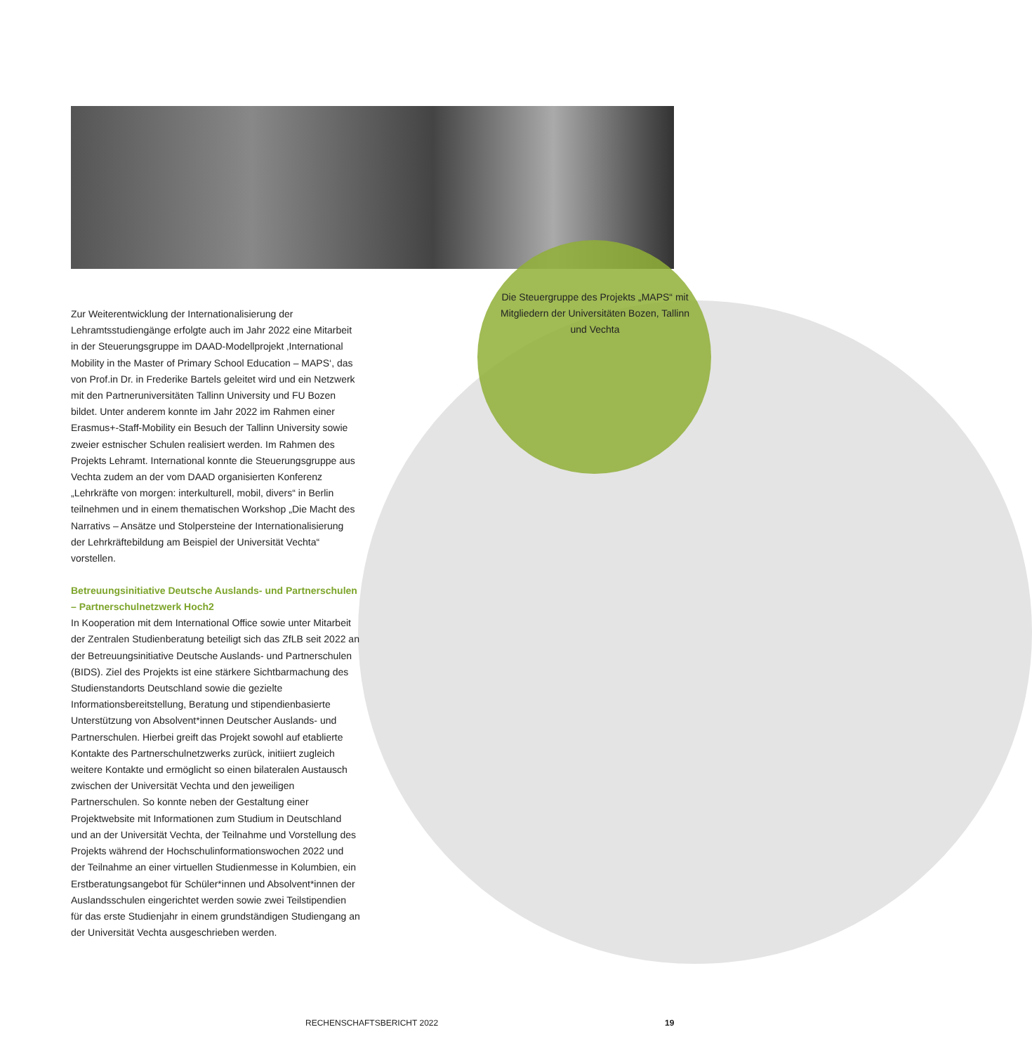Die Steuergruppe des Projekts „MAPS“ mit Mitgliedern der Universitäten Bozen, Tallinn und Vechta
Zur Weiterentwicklung der Internationalisierung der Lehramtsstudiengänge erfolgte auch im Jahr 2022 eine Mitarbeit in der Steuerungsgruppe im DAAD-Modellprojekt ‚International Mobility in the Master of Primary School Education – MAPS‘, das von Prof.in Dr. in Frederike Bartels geleitet wird und ein Netzwerk mit den Partneruniversitäten Tallinn University und FU Bozen bildet. Unter anderem konnte im Jahr 2022 im Rahmen einer Erasmus+-Staff-Mobility ein Besuch der Tallinn University sowie zweier estnischer Schulen realisiert werden. Im Rahmen des Projekts Lehramt. International konnte die Steuerungsgruppe aus Vechta zudem an der vom DAAD organisierten Konferenz „Lehrkräfte von morgen: interkulturell, mobil, divers“ in Berlin teilnehmen und in einem thematischen Workshop „Die Macht des Narrativs – Ansätze und Stolpersteine der Internationalisierung der Lehrkräftebildung am Beispiel der Universität Vechta“ vorstellen.
Betreuungsinitiative Deutsche Auslands- und Partnerschulen – Partnerschulnetzwerk Hoch2
In Kooperation mit dem International Office sowie unter Mitarbeit der Zentralen Studienberatung beteiligt sich das ZfLB seit 2022 an der Betreuungsinitiative Deutsche Auslands- und Partnerschulen (BIDS). Ziel des Projekts ist eine stärkere Sichtbarmachung des Studienstandorts Deutschland sowie die gezielte Informationsbereitstellung, Beratung und stipendienbasierte Unterstützung von Absolvent*innen Deutscher Auslands- und Partnerschulen. Hierbei greift das Projekt sowohl auf etablierte Kontakte des Partnerschulnetzwerks zurück, initiiert zugleich weitere Kontakte und ermöglicht so einen bilateralen Austausch zwischen der Universität Vechta und den jeweiligen Partnerschulen. So konnte neben der Gestaltung einer Projektwebsite mit Informationen zum Studium in Deutschland und an der Universität Vechta, der Teilnahme und Vorstellung des Projekts während der Hochschulinformationswochen 2022 und der Teilnahme an einer virtuellen Studienmesse in Kolumbien, ein Erstberatungsangebot für Schüler*innen und Absolvent*innen der Auslandsschulen eingerichtet werden sowie zwei Teilstipendien für das erste Studienjahr in einem grundständigen Studiengang an der Universität Vechta ausgeschrieben werden.
RECHENSCHAFTSBERICHT 2022 19